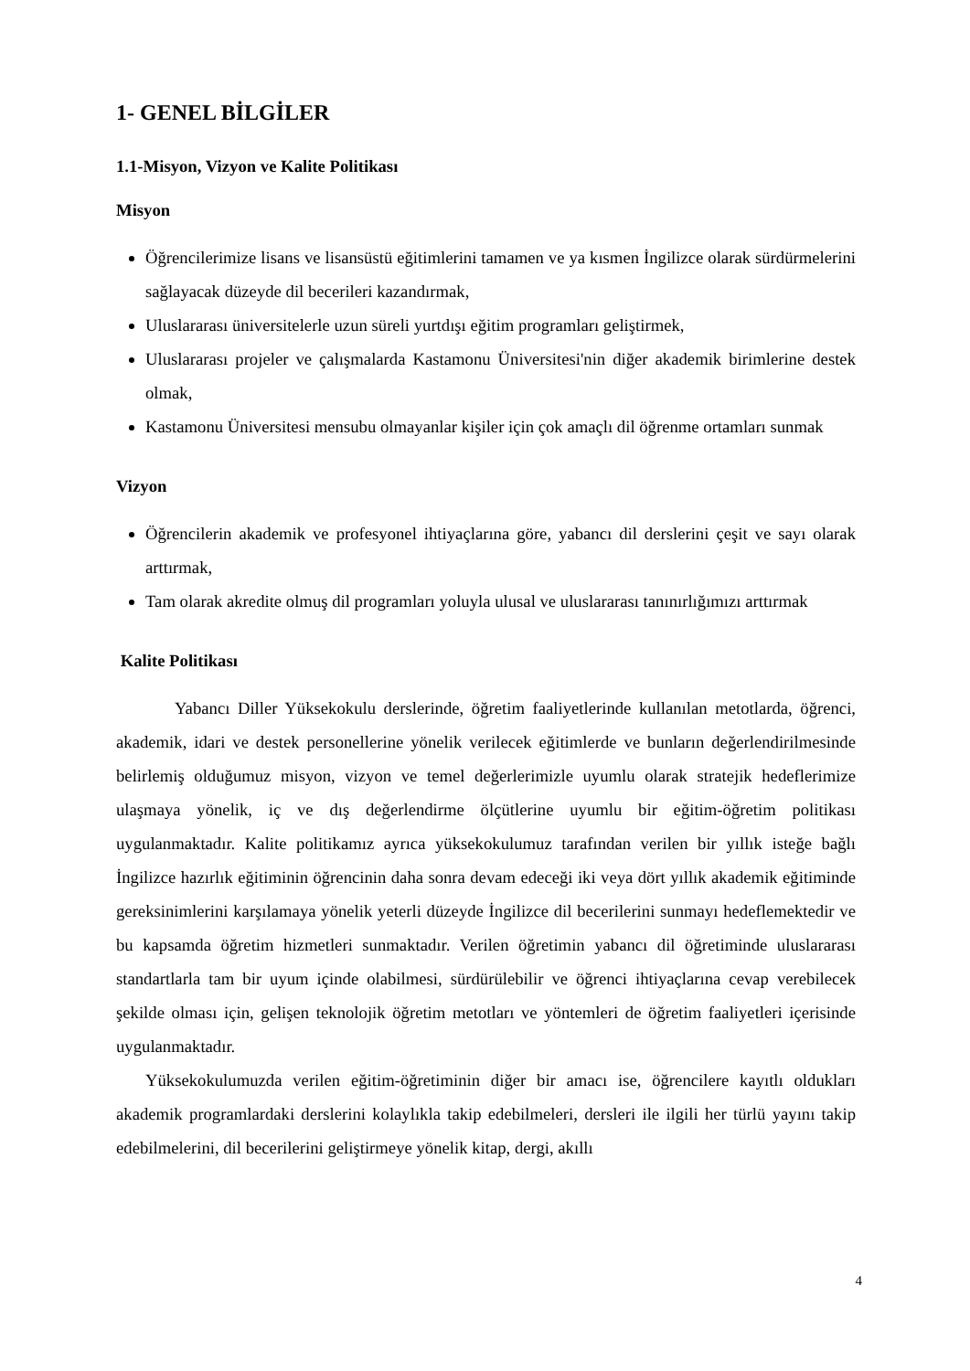1- GENEL BİLGİLER
1.1-Misyon, Vizyon ve Kalite Politikası
Misyon
Öğrencilerimize lisans ve lisansüstü eğitimlerini tamamen ve ya kısmen İngilizce olarak sürdürmelerini sağlayacak düzeyde dil becerileri kazandırmak,
Uluslararası üniversitelerle uzun süreli yurtdışı eğitim programları geliştirmek,
Uluslararası projeler ve çalışmalarda Kastamonu Üniversitesi'nin diğer akademik birimlerine destek olmak,
Kastamonu Üniversitesi mensubu olmayanlar kişiler için çok amaçlı dil öğrenme ortamları sunmak
Vizyon
Öğrencilerin akademik ve profesyonel ihtiyaçlarına göre, yabancı dil derslerini çeşit ve sayı olarak arttırmak,
Tam olarak akredite olmuş dil programları yoluyla ulusal ve uluslararası tanınırlığımızı arttırmak
Kalite Politikası
Yabancı Diller Yüksekokulu derslerinde, öğretim faaliyetlerinde kullanılan metotlarda, öğrenci, akademik, idari ve destek personellerine yönelik verilecek eğitimlerde ve bunların değerlendirilmesinde belirlemiş olduğumuz misyon, vizyon ve temel değerlerimizle uyumlu olarak stratejik hedeflerimize ulaşmaya yönelik, iç ve dış değerlendirme ölçütlerine uyumlu bir eğitim-öğretim politikası uygulanmaktadır. Kalite politikamız ayrıca yüksekokulumuz tarafından verilen bir yıllık isteğe bağlı İngilizce hazırlık eğitiminin öğrencinin daha sonra devam edeceği iki veya dört yıllık akademik eğitiminde gereksinimlerini karşılamaya yönelik yeterli düzeyde İngilizce dil becerilerini sunmayı hedeflemektedir ve bu kapsamda öğretim hizmetleri sunmaktadır. Verilen öğretimin yabancı dil öğretiminde uluslararası standartlarla tam bir uyum içinde olabilmesi, sürdürülebilir ve öğrenci ihtiyaçlarına cevap verebilecek şekilde olması için, gelişen teknolojik öğretim metotları ve yöntemleri de öğretim faaliyetleri içerisinde uygulanmaktadır.
Yüksekokulumuzda verilen eğitim-öğretiminin diğer bir amacı ise, öğrencilere kayıtlı oldukları akademik programlardaki derslerini kolaylıkla takip edebilmeleri, dersleri ile ilgili her türlü yayını takip edebilmelerini, dil becerilerini geliştirmeye yönelik kitap, dergi, akıllı
4